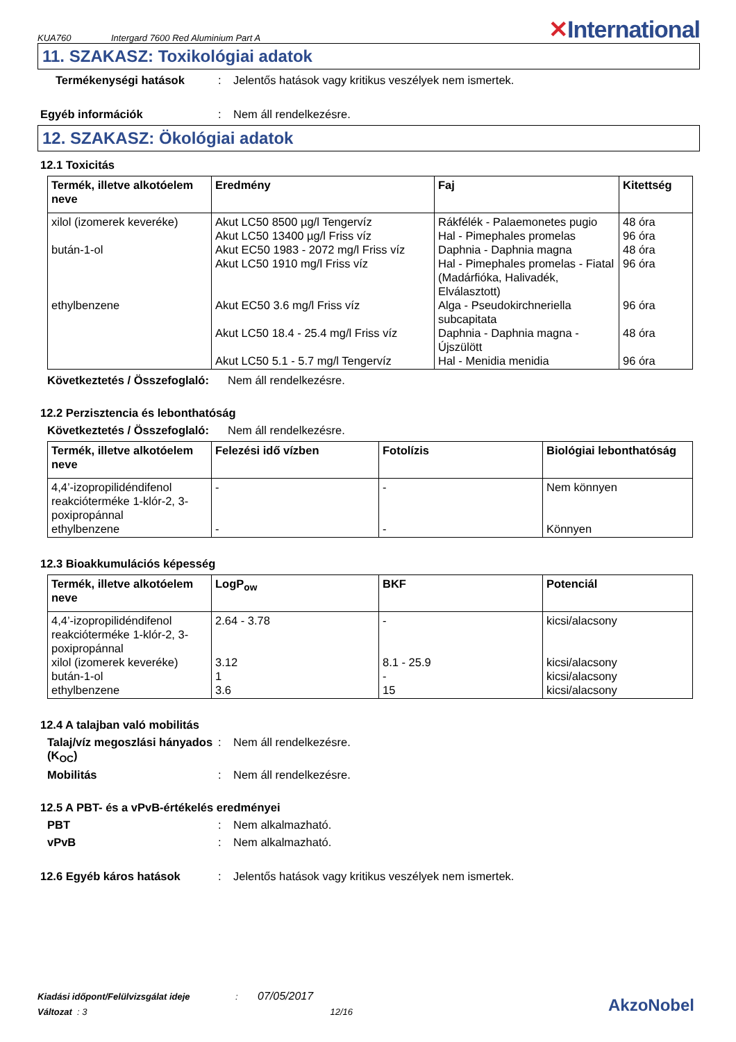KUA760 Intergard 7600 Red Aluminium Part A ✕International
11. SZAKASZ: Toxikológiai adatok
Termékenységi hatások: Jelentős hatások vagy kritikus veszélyek nem ismertek.
Egyéb információk: Nem áll rendelkezésre.
12. SZAKASZ: Ökológiai adatok
12.1 Toxicitás
| Termék, illetve alkotóelem neve | Eredmény | Faj | Kitettség |
| --- | --- | --- | --- |
| xilol (izomerek keveréke) bután-1-ol ethylbenzene | Akut LC50 8500 µg/l Tengervíz Akut LC50 13400 µg/l Friss víz Akut EC50 1983 - 2072 mg/l Friss víz Akut LC50 1910 mg/l Friss víz Akut EC50 3.6 mg/l Friss víz Akut LC50 18.4 - 25.4 mg/l Friss víz Akut LC50 5.1 - 5.7 mg/l Tengervíz | Rákfélék - Palaemonetes pugio Hal - Pimephales promelas Daphnia - Daphnia magna Hal - Pimephales promelas - Fiatal (Madárfióka, Halivadék, Elválasztott) Alga - Pseudokirchneriella subcapitata Daphnia - Daphnia magna - Újszülött Hal - Menidia menidia | 48 óra 96 óra 48 óra 96 óra 96 óra 48 óra 96 óra |
Következtetés / Összefoglaló: Nem áll rendelkezésre.
12.2 Perzisztencia és lebonthatóság
Következtetés / Összefoglaló: Nem áll rendelkezésre.
| Termék, illetve alkotóelem neve | Felezési idő vízben | Fotolízis | Biológiai lebonthatóság |
| --- | --- | --- | --- |
| 4,4’-izopropilidéndifenol reakcióterméke 1-klór-2, 3-poxipropánnal ethylbenzene | - - | - - | Nem könnyen Könnyen |
12.3 Bioakkumulációs képesség
| Termék, illetve alkotóelem neve | LogP<sub>ow</sub> | BKF | Potenciál |
| --- | --- | --- | --- |
| 4,4’-izopropilidéndifenol reakcióterméke 1-klór-2, 3-poxipropánnal xilol (izomerek keveréke) bután-1-ol ethylbenzene | 2.64 - 3.78 3.12 1 3.6 | - 8.1 - 25.9 - 15 | kicsi/alacsony kicsi/alacsony kicsi/alacsony kicsi/alacsony |
12.4 A talajban való mobilitás
Talaj/víz megoszlási hányados (K<sub>OC</sub>): Nem áll rendelkezésre.
Mobilitás: Nem áll rendelkezésre.
12.5 A PBT- és a vPvB-értékelés eredményei
PBT: Nem alkalmazható.
vPvB: Nem alkalmazható.
12.6 Egyéb káros hatások: Jelentős hatások vagy kritikus veszélyek nem ismertek.
Kiadási időpont/Felülvizsgálat ideje: 07/05/2017
Változat : 3 12/16
AkzoNobel